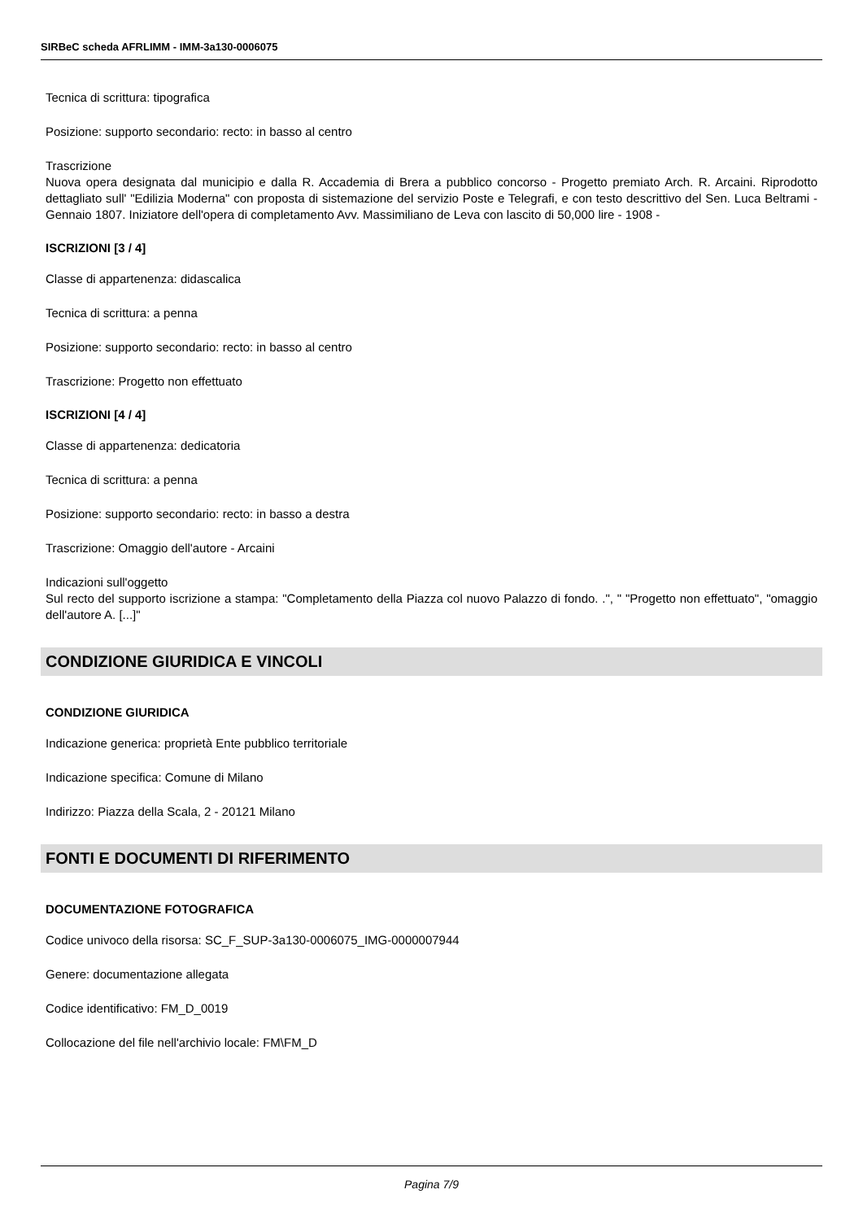SIRBeC scheda AFRLIMM - IMM-3a130-0006075
Tecnica di scrittura: tipografica
Posizione: supporto secondario: recto: in basso al centro
Trascrizione
Nuova opera designata dal municipio e dalla R. Accademia di Brera a pubblico concorso - Progetto premiato Arch. R. Arcaini. Riprodotto dettagliato sull' "Edilizia Moderna" con proposta di sistemazione del servizio Poste e Telegrafi, e con testo descrittivo del Sen. Luca Beltrami - Gennaio 1807. Iniziatore dell'opera di completamento Avv. Massimiliano de Leva con lascito di 50,000 lire - 1908 -
ISCRIZIONI [3 / 4]
Classe di appartenenza: didascalica
Tecnica di scrittura: a penna
Posizione: supporto secondario: recto: in basso al centro
Trascrizione: Progetto non effettuato
ISCRIZIONI [4 / 4]
Classe di appartenenza: dedicatoria
Tecnica di scrittura: a penna
Posizione: supporto secondario: recto: in basso a destra
Trascrizione: Omaggio dell'autore - Arcaini
Indicazioni sull'oggetto
Sul recto del supporto iscrizione a stampa: "Completamento della Piazza col nuovo Palazzo di fondo. .", " "Progetto non effettuato", "omaggio dell'autore A. [...]"
CONDIZIONE GIURIDICA E VINCOLI
CONDIZIONE GIURIDICA
Indicazione generica: proprietà Ente pubblico territoriale
Indicazione specifica: Comune di Milano
Indirizzo: Piazza della Scala, 2 - 20121 Milano
FONTI E DOCUMENTI DI RIFERIMENTO
DOCUMENTAZIONE FOTOGRAFICA
Codice univoco della risorsa: SC_F_SUP-3a130-0006075_IMG-0000007944
Genere: documentazione allegata
Codice identificativo: FM_D_0019
Collocazione del file nell'archivio locale: FM\FM_D
Pagina 7/9